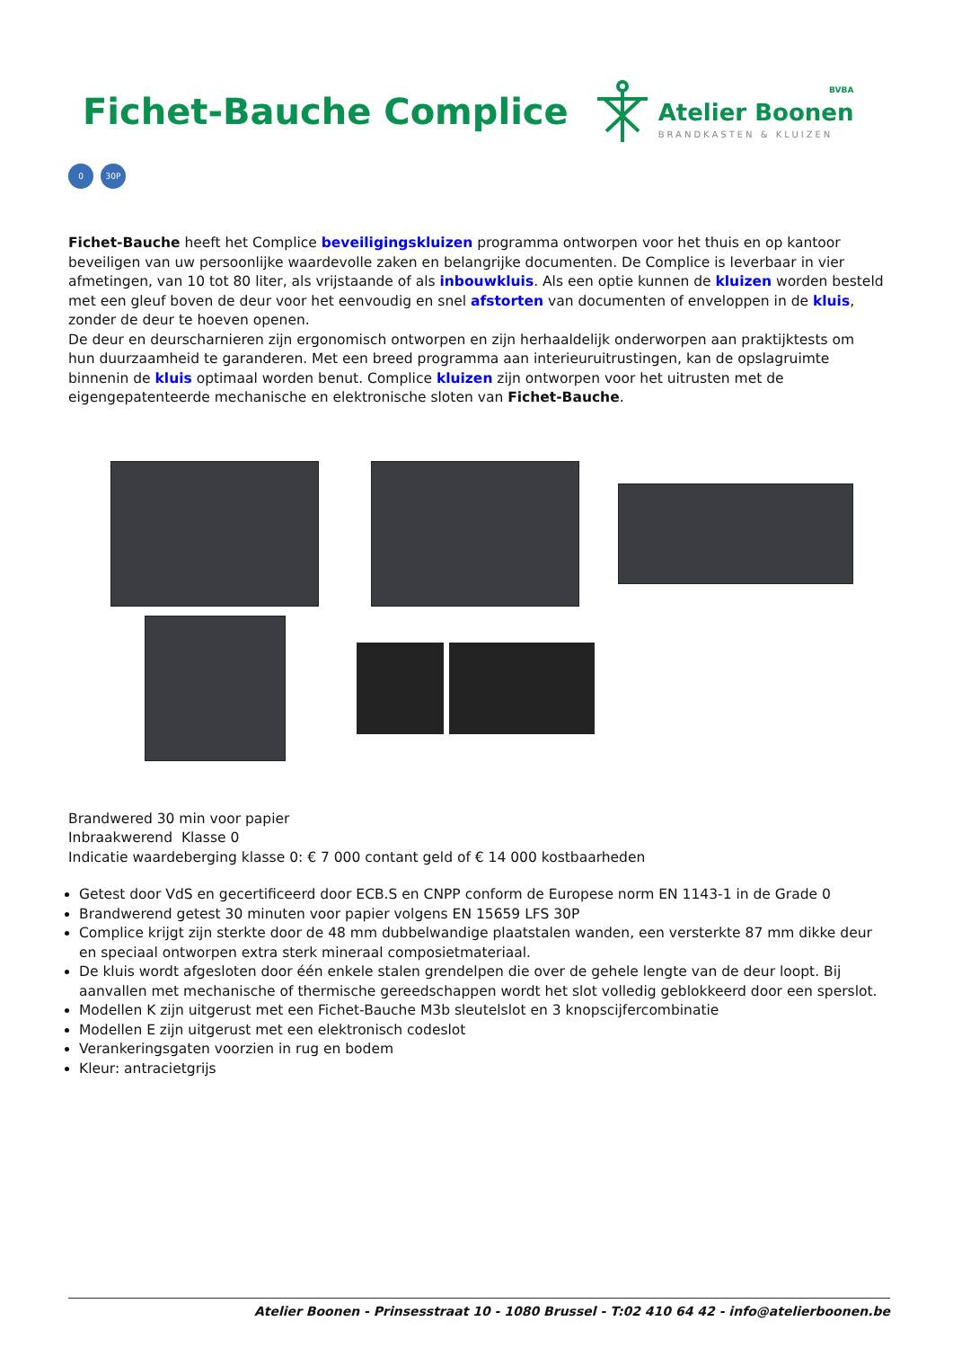Fichet-Bauche Complice
BVBA
Atelier Boonen
BRANDKASTEN & KLUIZEN
0 30P
Fichet-Bauche heeft het Complice beveiligingskluizen programma ontworpen voor het thuis en op kantoor beveiligen van uw persoonlijke waardevolle zaken en belangrijke documenten. De Complice is leverbaar in vier afmetingen, van 10 tot 80 liter, als vrijstaande of als inbouwkluis. Als een optie kunnen de kluizen worden besteld met een gleuf boven de deur voor het eenvoudig en snel afstorten van documenten of enveloppen in de kluis, zonder de deur te hoeven openen.
De deur en deurscharnieren zijn ergonomisch ontworpen en zijn herhaaldelijk onderworpen aan praktijktests om hun duurzaamheid te garanderen. Met een breed programma aan interieuruitrustingen, kan de opslagruimte binnenin de kluis optimaal worden benut. Complice kluizen zijn ontworpen voor het uitrusten met de eigengepatenteerde mechanische en elektronische sloten van Fichet-Bauche.
Brandwered 30 min voor papier
Inbraakwerend Klasse 0
Indicatie waardeberging klasse 0: € 7 000 contant geld of € 14 000 kostbaarheden
Getest door VdS en gecertificeerd door ECB.S en CNPP conform de Europese norm EN 1143-1 in de Grade 0
Brandwerend getest 30 minuten voor papier volgens EN 15659 LFS 30P
Complice krijgt zijn sterkte door de 48 mm dubbelwandige plaatstalen wanden, een versterkte 87 mm dikke deur en speciaal ontworpen extra sterk mineraal composietmateriaal.
De kluis wordt afgesloten door één enkele stalen grendelpen die over de gehele lengte van de deur loopt. Bij aanvallen met mechanische of thermische gereedschappen wordt het slot volledig geblokkeerd door een sperslot.
Modellen K zijn uitgerust met een Fichet-Bauche M3b sleutelslot en 3 knopscijfercombinatie
Modellen E zijn uitgerust met een elektronisch codeslot
Verankeringsgaten voorzien in rug en bodem
Kleur: antracietgrijs
Atelier Boonen - Prinsesstraat 10 - 1080 Brussel - T:02 410 64 42 - info@atelierboonen.be